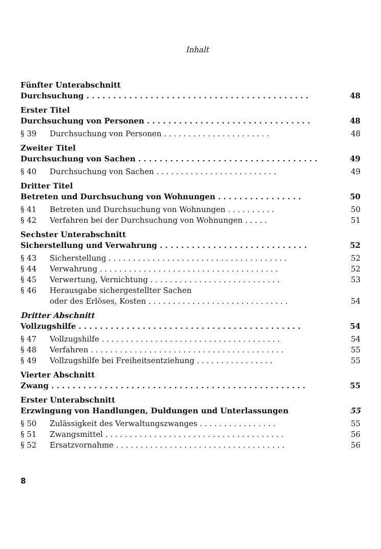Inhalt
Fünfter Unterabschnitt
Durchsuchung . . . . . . . . . . . . . . . . . . . . . . . . . . . . . . . . . . . . . . . . . . 48
Erster Titel
Durchsuchung von Personen . . . . . . . . . . . . . . . . . . . . . . . . . . . . . . . 48
§ 39 Durchsuchung von Personen . . . . . . . . . . . . . . . . . . . . . . 48
Zweiter Titel
Durchsuchung von Sachen . . . . . . . . . . . . . . . . . . . . . . . . . . . . . . . . . . 49
§ 40 Durchsuchung von Sachen . . . . . . . . . . . . . . . . . . . . . . . . . 49
Dritter Titel
Betreten und Durchsuchung von Wohnungen . . . . . . . . . . . . . . . . 50
§ 41 Betreten und Durchsuchung von Wohnungen . . . . . . . . . . 50
§ 42 Verfahren bei der Durchsuchung von Wohnungen . . . . . 51
Sechster Unterabschnitt
Sicherstellung und Verwahrung . . . . . . . . . . . . . . . . . . . . . . . . . . . . 52
§ 43 Sicherstellung . . . . . . . . . . . . . . . . . . . . . . . . . . . . . . . . . . . . . 52
§ 44 Verwahrung . . . . . . . . . . . . . . . . . . . . . . . . . . . . . . . . . . . . . 52
§ 45 Verwertung, Vernichtung . . . . . . . . . . . . . . . . . . . . . . . . . . . 53
§ 46 Herausgabe sichergestellter Sachen
oder des Erlöses, Kosten . . . . . . . . . . . . . . . . . . . . . . . . . . . . . 54
Dritter Abschnitt
Vollzugshilfe . . . . . . . . . . . . . . . . . . . . . . . . . . . . . . . . . . . . . . . . . . 54
§ 47 Vollzugshilfe . . . . . . . . . . . . . . . . . . . . . . . . . . . . . . . . . . . . . 54
§ 48 Verfahren . . . . . . . . . . . . . . . . . . . . . . . . . . . . . . . . . . . . . . . . 55
§ 49 Vollzugshilfe bei Freiheitsentziehung . . . . . . . . . . . . . . . . 55
Vierter Abschnitt
Zwang . . . . . . . . . . . . . . . . . . . . . . . . . . . . . . . . . . . . . . . . . . . . . . . . 55
Erster Unterabschnitt
Erzwingung von Handlungen, Duldungen und Unterlassungen 55
§ 50 Zulässigkeit des Verwaltungszwanges . . . . . . . . . . . . . . . . 55
§ 51 Zwangsmittel . . . . . . . . . . . . . . . . . . . . . . . . . . . . . . . . . . . . . 56
§ 52 Ersatzvornahme . . . . . . . . . . . . . . . . . . . . . . . . . . . . . . . . . . . 56
8